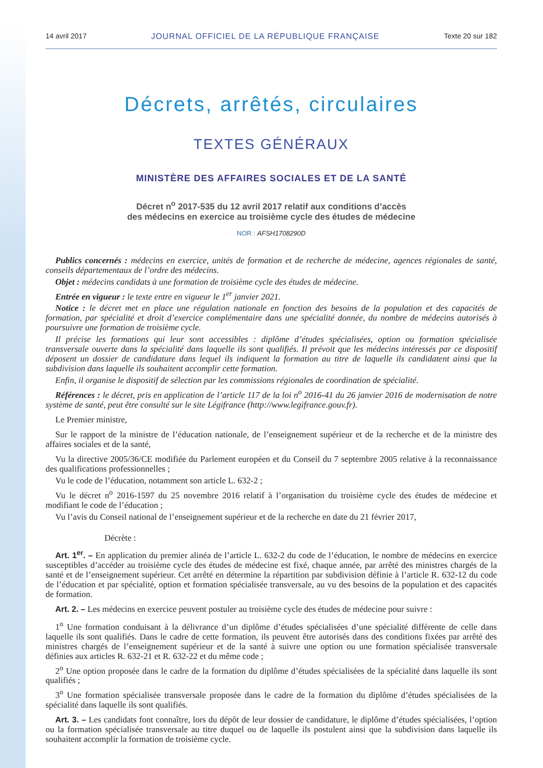14 avril 2017 JOURNAL OFFICIEL DE LA RÉPUBLIQUE FRANÇAISE Texte 20 sur 182
Décrets, arrêtés, circulaires
TEXTES GÉNÉRAUX
MINISTÈRE DES AFFAIRES SOCIALES ET DE LA SANTÉ
Décret n<sup>o</sup> 2017-535 du 12 avril 2017 relatif aux conditions d’accès
des médecins en exercice au troisième cycle des études de médecine
NOR : AFSH1708290D
Publics concernés : médecins en exercice, unités de formation et de recherche de médecine, agences régionales de santé, conseils départementaux de l’ordre des médecins.
Objet : médecins candidats à une formation de troisième cycle des études de médecine.
Entrée en vigueur : le texte entre en vigueur le 1<sup>er</sup> janvier 2021.
Notice : le décret met en place une régulation nationale en fonction des besoins de la population et des capacités de formation, par spécialité et droit d’exercice complémentaire dans une spécialité donnée, du nombre de médecins autorisés à poursuivre une formation de troisième cycle.
Il précise les formations qui leur sont accessibles : diplôme d’études spécialisées, option ou formation spécialisée transversale ouverte dans la spécialité dans laquelle ils sont qualifiés. Il prévoit que les médecins intéressés par ce dispositif déposent un dossier de candidature dans lequel ils indiquent la formation au titre de laquelle ils candidatent ainsi que la subdivision dans laquelle ils souhaitent accomplir cette formation.
Enfin, il organise le dispositif de sélection par les commissions régionales de coordination de spécialité.
Références : le décret, pris en application de l’article 117 de la loi n<sup>o</sup> 2016-41 du 26 janvier 2016 de modernisation de notre système de santé, peut être consulté sur le site Légifrance (http://www.legifrance.gouv.fr).
Le Premier ministre,
Sur le rapport de la ministre de l’éducation nationale, de l’enseignement supérieur et de la recherche et de la ministre des affaires sociales et de la santé,
Vu la directive 2005/36/CE modifiée du Parlement européen et du Conseil du 7 septembre 2005 relative à la reconnaissance des qualifications professionnelles ;
Vu le code de l’éducation, notamment son article L. 632-2 ;
Vu le décret n<sup>o</sup> 2016-1597 du 25 novembre 2016 relatif à l’organisation du troisième cycle des études de médecine et modifiant le code de l’éducation ;
Vu l’avis du Conseil national de l’enseignement supérieur et de la recherche en date du 21 février 2017,
Décrète :
Art. 1<sup>er</sup>. – En application du premier alinéa de l’article L. 632-2 du code de l’éducation, le nombre de médecins en exercice susceptibles d’accéder au troisième cycle des études de médecine est fixé, chaque année, par arrêté des ministres chargés de la santé et de l’enseignement supérieur. Cet arrêté en détermine la répartition par subdivision définie à l’article R. 632-12 du code de l’éducation et par spécialité, option et formation spécialisée transversale, au vu des besoins de la population et des capacités de formation.
Art. 2. – Les médecins en exercice peuvent postuler au troisième cycle des études de médecine pour suivre :
1<sup>o</sup> Une formation conduisant à la délivrance d’un diplôme d’études spécialisées d’une spécialité différente de celle dans laquelle ils sont qualifiés. Dans le cadre de cette formation, ils peuvent être autorisés dans des conditions fixées par arrêté des ministres chargés de l’enseignement supérieur et de la santé à suivre une option ou une formation spécialisée transversale définies aux articles R. 632-21 et R. 632-22 et du même code ;
2<sup>o</sup> Une option proposée dans le cadre de la formation du diplôme d’études spécialisées de la spécialité dans laquelle ils sont qualifiés ;
3<sup>o</sup> Une formation spécialisée transversale proposée dans le cadre de la formation du diplôme d’études spécialisées de la spécialité dans laquelle ils sont qualifiés.
Art. 3. – Les candidats font connaître, lors du dépôt de leur dossier de candidature, le diplôme d’études spécialisées, l’option ou la formation spécialisée transversale au titre duquel ou de laquelle ils postulent ainsi que la subdivision dans laquelle ils souhaitent accomplir la formation de troisième cycle.